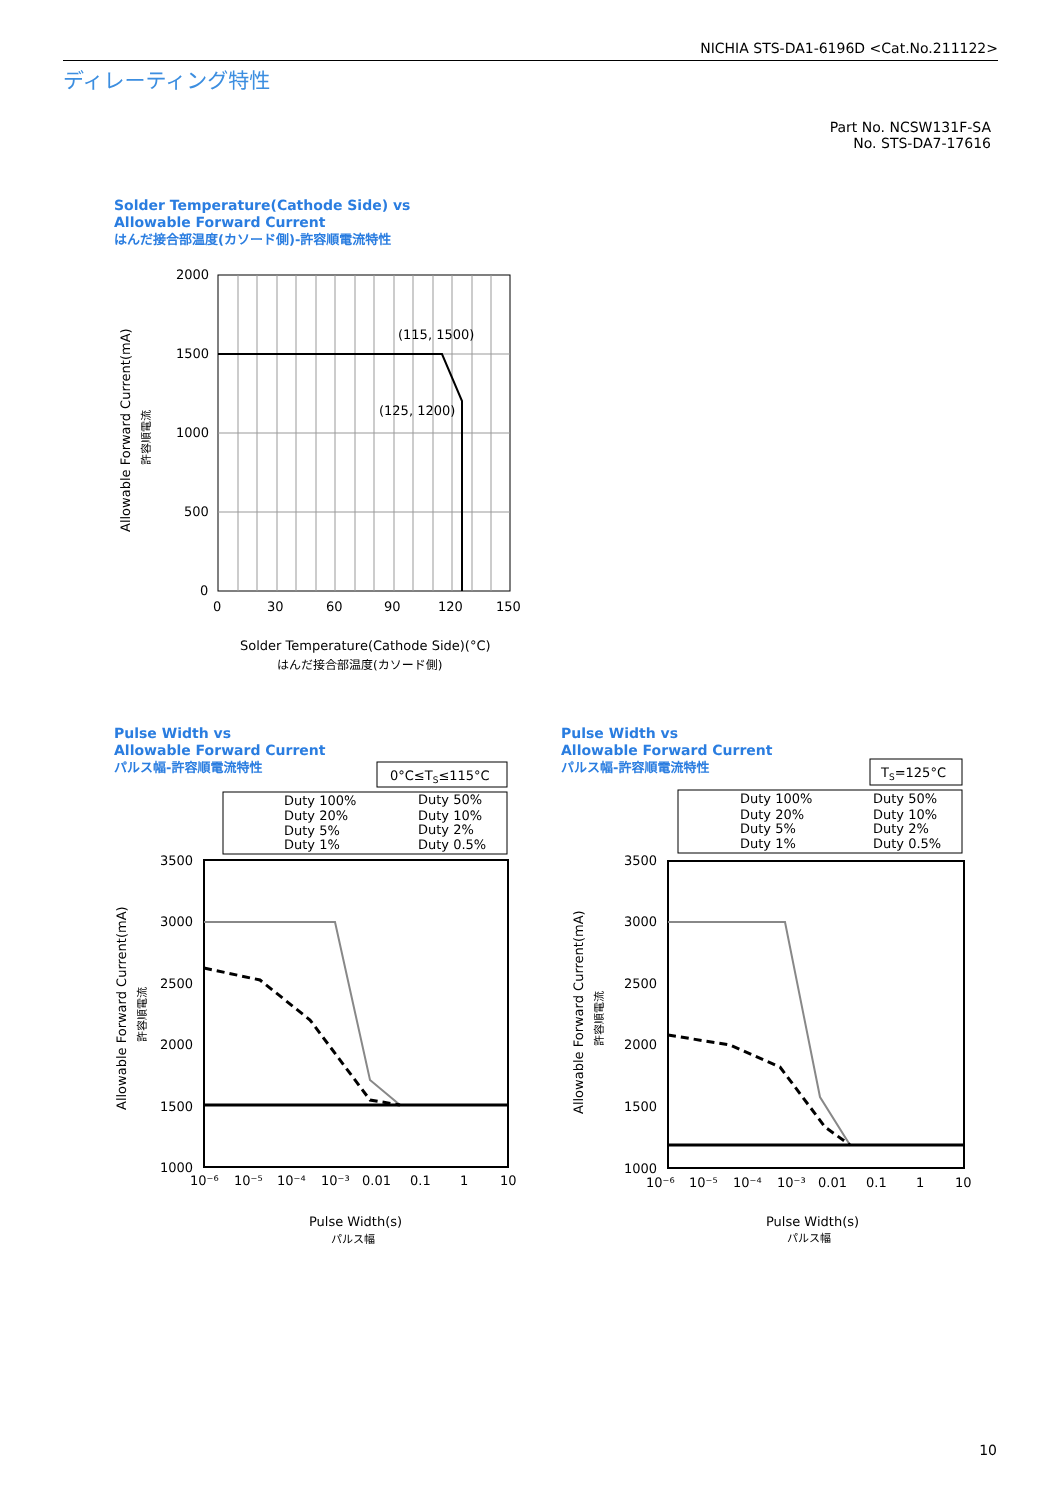NICHIA STS-DA1-6196D <Cat.No.211122>
ディレーティング特性
Part No. NCSW131F-SA
No. STS-DA7-17616
Solder Temperature(Cathode Side) vs
Allowable Forward Current
はんだ接合部温度(カソード側)-許容順電流特性
(115, 1500)
(125, 1200)
2000
1500
1000
500
0
0
30
60
90
120
150
Solder Temperature(Cathode Side)(°C)
はんだ接合部温度(カソード側)
Allowable Forward Current(mA)
許容順電流
Pulse Width vs
Allowable Forward Current
パルス幅-許容順電流特性
0°C≤TS≤115°C
Duty 100%
Duty 50%
Duty 20%
Duty 10%
Duty 5%
Duty 2%
Duty 1%
Duty 0.5%
3500
3000
2500
2000
1500
1000
10⁻⁶
10⁻⁵
10⁻⁴
10⁻³
0.01
0.1
1
10
Pulse Width(s)
パルス幅
Allowable Forward Current(mA)
許容順電流
Pulse Width vs
Allowable Forward Current
パルス幅-許容順電流特性
TS=125°C
Duty 100%
Duty 50%
Duty 20%
Duty 10%
Duty 5%
Duty 2%
Duty 1%
Duty 0.5%
3500
3000
2500
2000
1500
1000
10⁻⁶
10⁻⁵
10⁻⁴
10⁻³
0.01
0.1
1
10
Pulse Width(s)
パルス幅
Allowable Forward Current(mA)
許容順電流
10